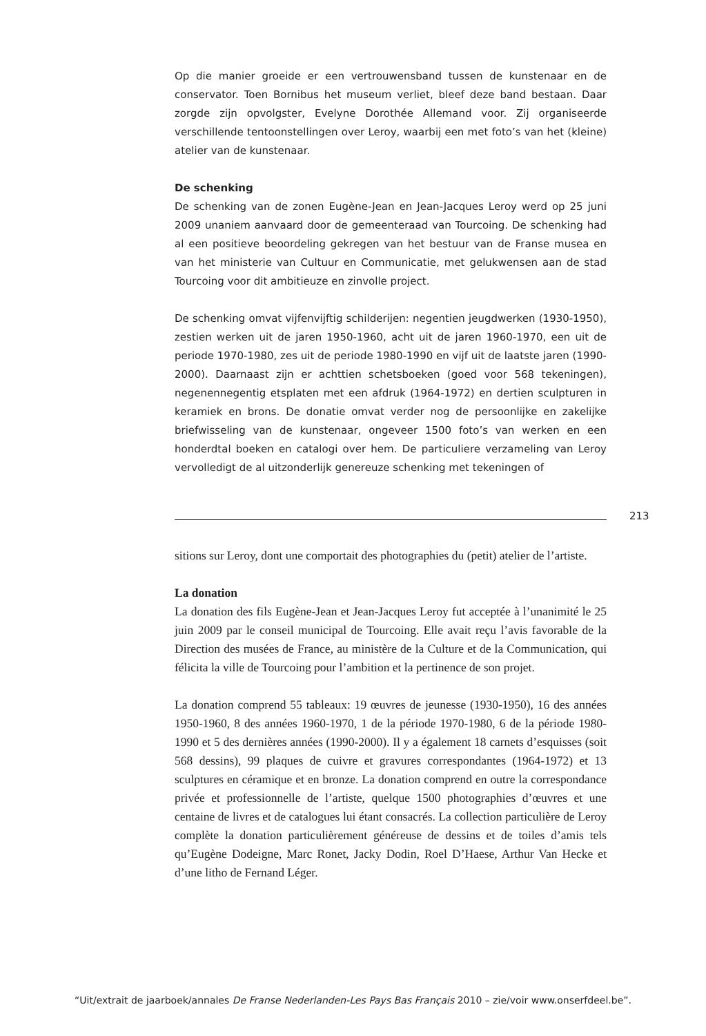Op die manier groeide er een vertrouwensband tussen de kunstenaar en de conservator. Toen Bornibus het museum verliet, bleef deze band bestaan. Daar zorgde zijn opvolgster, Evelyne Dorothée Allemand voor. Zij organiseerde verschillende tentoonstellingen over Leroy, waarbij een met foto’s van het (kleine) atelier van de kunstenaar.
De schenking
De schenking van de zonen Eugène-Jean en Jean-Jacques Leroy werd op 25 juni 2009 unaniem aanvaard door de gemeenteraad van Tourcoing. De schenking had al een positieve beoordeling gekregen van het bestuur van de Franse musea en van het ministerie van Cultuur en Communicatie, met gelukwensen aan de stad Tourcoing voor dit ambitieuze en zinvolle project.
De schenking omvat vijfenvijftig schilderijen: negentien jeugdwerken (1930-1950), zestien werken uit de jaren 1950-1960, acht uit de jaren 1960-1970, een uit de periode 1970-1980, zes uit de periode 1980-1990 en vijf uit de laatste jaren (1990-2000). Daarnaast zijn er achttien schetsboeken (goed voor 568 tekeningen), negenennegentig etsplaten met een afdruk (1964-1972) en dertien sculpturen in keramiek en brons. De donatie omvat verder nog de persoonlijke en zakelijke briefwisseling van de kunstenaar, ongeveer 1500 foto’s van werken en een honderdtal boeken en catalogi over hem. De particuliere verzameling van Leroy vervolledigt de al uitzonderlijk genereuze schenking met tekeningen of
213
sitions sur Leroy, dont une comportait des photographies du (petit) atelier de l’artiste.
La donation
La donation des fils Eugène-Jean et Jean-Jacques Leroy fut acceptée à l’unanimité le 25 juin 2009 par le conseil municipal de Tourcoing. Elle avait reçu l’avis favorable de la Direction des musées de France, au ministère de la Culture et de la Communication, qui félicita la ville de Tourcoing pour l’ambition et la pertinence de son projet.
La donation comprend 55 tableaux: 19 œuvres de jeunesse (1930-1950), 16 des années 1950-1960, 8 des années 1960-1970, 1 de la période 1970-1980, 6 de la période 1980-1990 et 5 des dernières années (1990-2000). Il y a également 18 carnets d’esquisses (soit 568 dessins), 99 plaques de cuivre et gravures correspondantes (1964-1972) et 13 sculptures en céramique et en bronze. La donation comprend en outre la correspondance privée et professionnelle de l’artiste, quelque 1500 photographies d’œuvres et une centaine de livres et de catalogues lui étant consacrés. La collection particulière de Leroy complète la donation particulièrement généreuse de dessins et de toiles d’amis tels qu’Eugène Dodeigne, Marc Ronet, Jacky Dodin, Roel D’Haese, Arthur Van Hecke et d’une litho de Fernand Léger.
“Uit/extrait de jaarboek/annales De Franse Nederlanden-Les Pays Bas Français 2010 – zie/voir www.onserfdeel.be”.